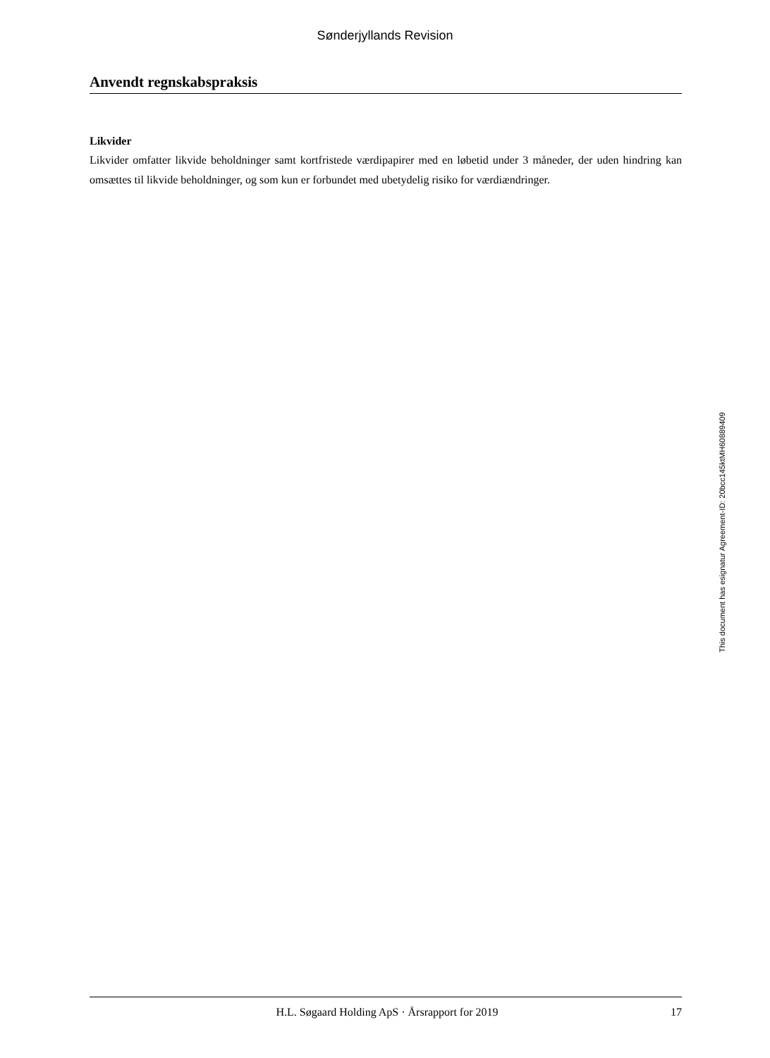Sønderjyllands Revision
Anvendt regnskabspraksis
Likvider
Likvider omfatter likvide beholdninger samt kortfristede værdipapirer med en løbetid under 3 måneder, der uden hindring kan omsættes til likvide beholdninger, og som kun er forbundet med ubetydelig risiko for værdiændringer.
This document has esignatur Agreement-ID: 20bcc145ktMH60889409
H.L. Søgaard Holding ApS · Årsrapport for 2019 17